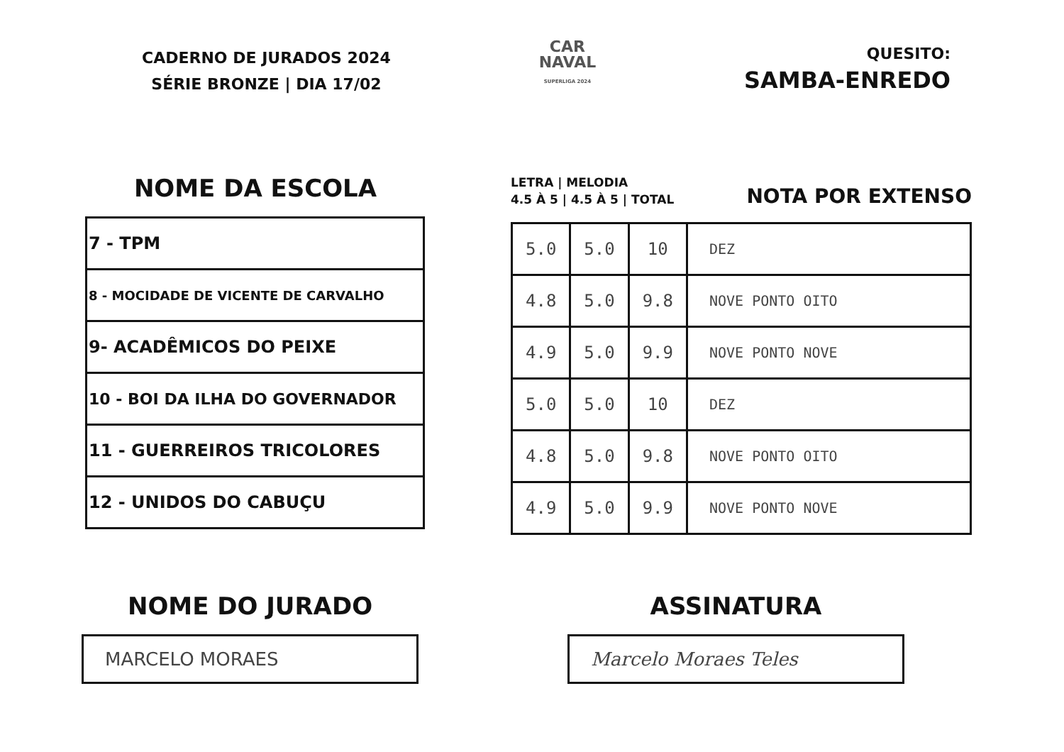CADERNO DE JURADOS 2024
SÉRIE BRONZE | DIA 17/02
CAR
NAVAL
SUPERLIGA 2024
QUESITO:
SAMBA-ENREDO
NOME DA ESCOLA
| 7 - TPM |
| 8 - MOCIDADE DE VICENTE DE CARVALHO |
| 9- ACADÊMICOS DO PEIXE |
| 10 - BOI DA ILHA DO GOVERNADOR |
| 11 - GUERREIROS TRICOLORES |
| 12 - UNIDOS DO CABUÇU |
LETRA | MELODIA
4.5 À 5 | 4.5 À 5 | TOTAL
NOTA POR EXTENSO
| 5.0 | 5.0 | 10 | DEZ |
| 4.8 | 5.0 | 9.8 | NOVE PONTO OITO |
| 4.9 | 5.0 | 9.9 | NOVE PONTO NOVE |
| 5.0 | 5.0 | 10 | DEZ |
| 4.8 | 5.0 | 9.8 | NOVE PONTO OITO |
| 4.9 | 5.0 | 9.9 | NOVE PONTO NOVE |
NOME DO JURADO
MARCELO MORAES
ASSINATURA
Marcelo Moraes Teles